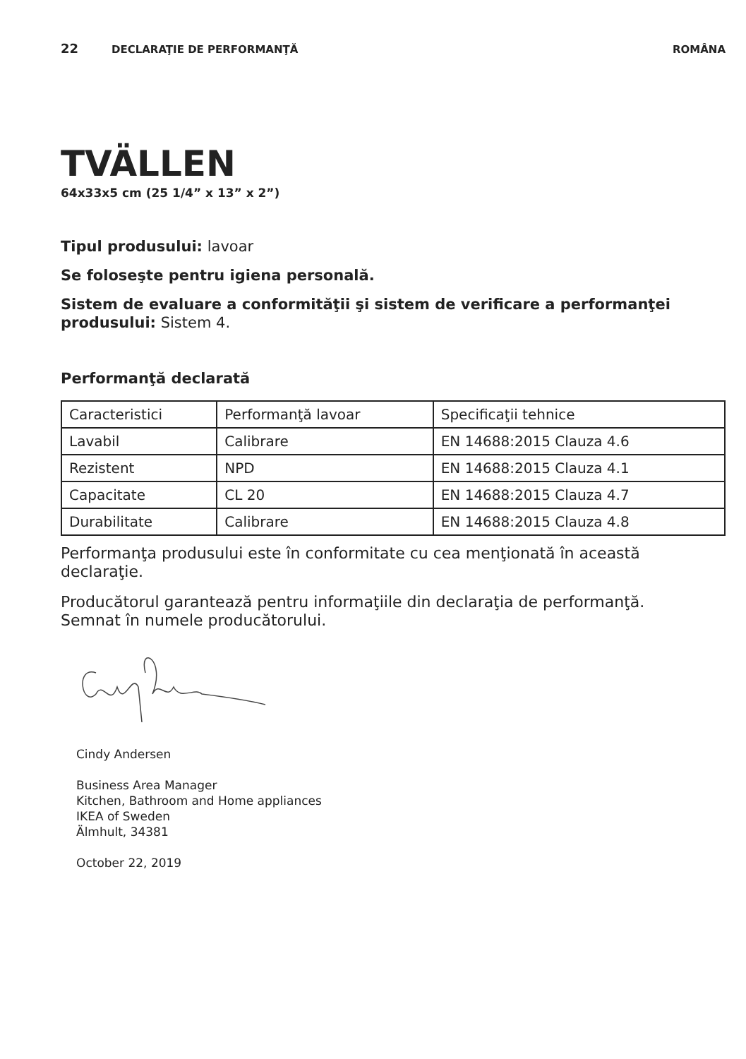22 DECLARAŢIE DE PERFORMANŢĂ ROMÂNA
TVÄLLEN
64x33x5 cm (25 1/4” x 13” x 2”)
Tipul produsului: lavoar
Se foloseşte pentru igiena personală.
Sistem de evaluare a conformităţii şi sistem de verificare a performanţei
produsului: Sistem 4.
Performanţă declarată
| Caracteristici | Performanţă lavoar | Specificaţii tehnice |
| Lavabil | Calibrare | EN 14688:2015 Clauza 4.6 |
| Rezistent | NPD | EN 14688:2015 Clauza 4.1 |
| Capacitate | CL 20 | EN 14688:2015 Clauza 4.7 |
| Durabilitate | Calibrare | EN 14688:2015 Clauza 4.8 |
Performanţa produsului este în conformitate cu cea menţionată în această declaraţie.
Producătorul garantează pentru informaţiile din declaraţia de performanţă.
Semnat în numele producătorului.
Cindy Andersen
Business Area Manager
Kitchen, Bathroom and Home appliances
IKEA of Sweden
Älmhult, 34381
October 22, 2019